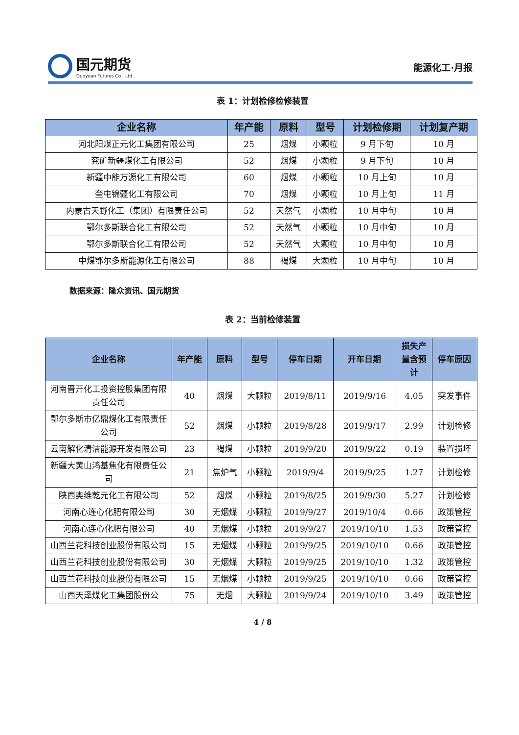国元期货
Guoyuan Futures Co . Ltd .
能源化工·月报
表 1：计划检修检修装置
| 企业名称 | 年产能 | 原料 | 型号 | 计划检修期 | 计划复产期 |
| --- | --- | --- | --- | --- | --- |
| 河北阳煤正元化工集团有限公司 | 25 | 烟煤 | 小颗粒 | 9 月下旬 | 10 月 |
| 兖矿新疆煤化工有限公司 | 52 | 烟煤 | 小颗粒 | 9 月下旬 | 10 月 |
| 新疆中能万源化工有限公司 | 60 | 烟煤 | 小颗粒 | 10 月上旬 | 10 月 |
| 奎屯锦疆化工有限公司 | 70 | 烟煤 | 小颗粒 | 10 月上旬 | 11 月 |
| 内蒙古天野化工（集团）有限责任公司 | 52 | 天然气 | 小颗粒 | 10 月中旬 | 10 月 |
| 鄂尔多斯联合化工有限公司 | 52 | 天然气 | 小颗粒 | 10 月中旬 | 10 月 |
| 鄂尔多斯联合化工有限公司 | 52 | 天然气 | 大颗粒 | 10 月中旬 | 10 月 |
| 中煤鄂尔多斯能源化工有限公司 | 88 | 褐煤 | 大颗粒 | 10 月中旬 | 10 月 |
数据来源：隆众资讯、国元期货
表 2：当前检修装置
| 企业名称 | 年产能 | 原料 | 型号 | 停车日期 | 开车日期 | 损失产量含预计 | 停车原因 |
| --- | --- | --- | --- | --- | --- | --- | --- |
| 河南晋开化工投资控股集团有限责任公司 | 40 | 烟煤 | 大颗粒 | 2019/8/11 | 2019/9/16 | 4.05 | 突发事件 |
| 鄂尔多斯市亿鼎煤化工有限责任公司 | 52 | 烟煤 | 小颗粒 | 2019/8/28 | 2019/9/17 | 2.99 | 计划检修 |
| 云南解化清洁能源开发有限公司 | 23 | 褐煤 | 小颗粒 | 2019/9/20 | 2019/9/22 | 0.19 | 装置损坏 |
| 新疆大黄山鸿基焦化有限责任公司 | 21 | 焦炉气 | 小颗粒 | 2019/9/4 | 2019/9/25 | 1.27 | 计划检修 |
| 陕西奥维乾元化工有限公司 | 52 | 烟煤 | 小颗粒 | 2019/8/25 | 2019/9/30 | 5.27 | 计划检修 |
| 河南心连心化肥有限公司 | 30 | 无烟煤 | 小颗粒 | 2019/9/27 | 2019/10/4 | 0.66 | 政策管控 |
| 河南心连心化肥有限公司 | 40 | 无烟煤 | 小颗粒 | 2019/9/27 | 2019/10/10 | 1.53 | 政策管控 |
| 山西兰花科技创业股份有限公司 | 15 | 无烟煤 | 小颗粒 | 2019/9/25 | 2019/10/10 | 0.66 | 政策管控 |
| 山西兰花科技创业股份有限公司 | 30 | 无烟煤 | 大颗粒 | 2019/9/25 | 2019/10/10 | 1.32 | 政策管控 |
| 山西兰花科技创业股份有限公司 | 15 | 无烟煤 | 小颗粒 | 2019/9/25 | 2019/10/10 | 0.66 | 政策管控 |
| 山西天泽煤化工集团股份公 | 75 | 无烟 | 大颗粒 | 2019/9/24 | 2019/10/10 | 3.49 | 政策管控 |
4 / 8